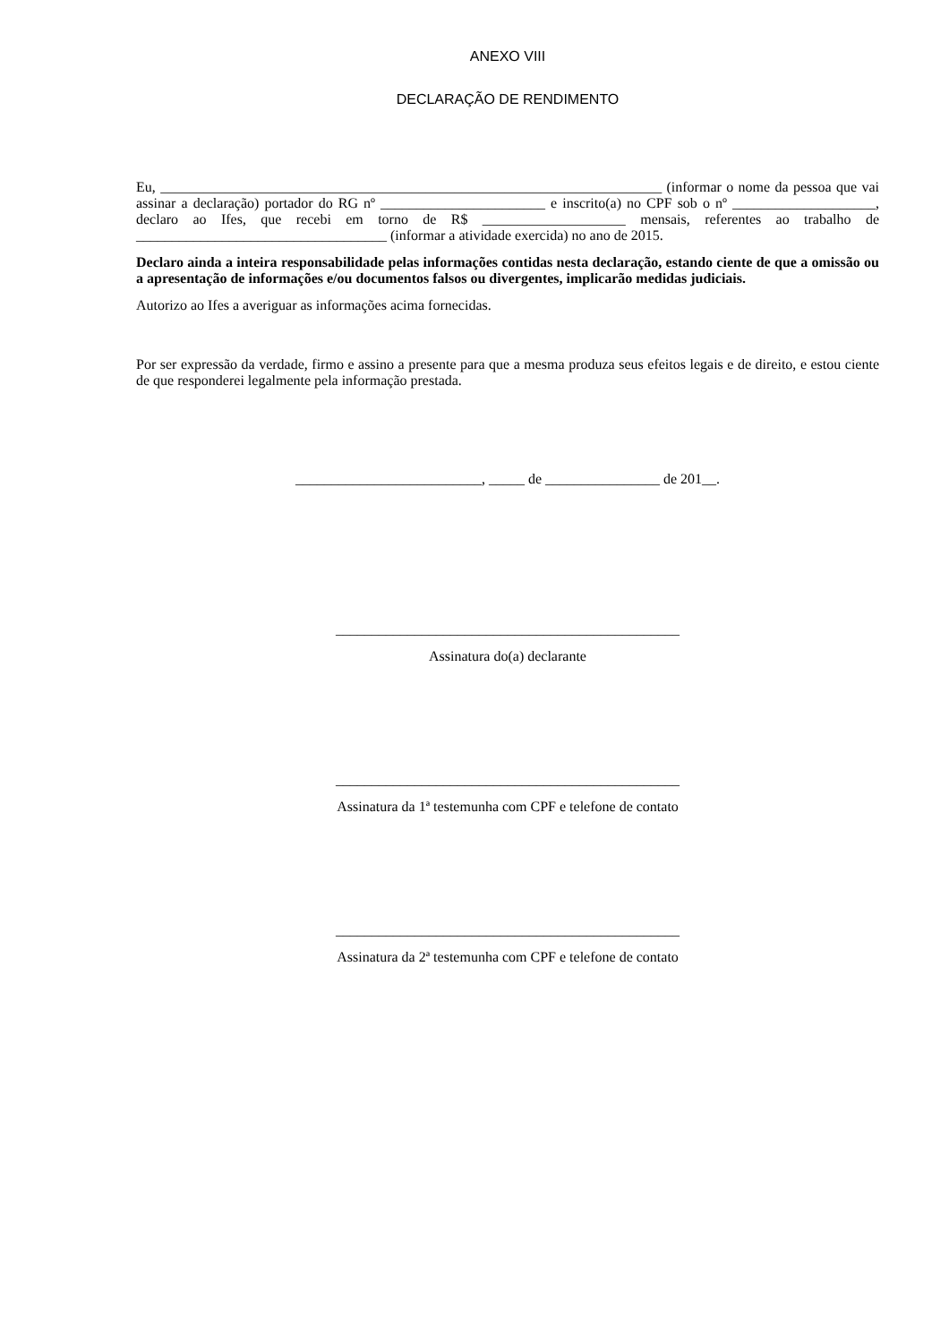ANEXO VIII
DECLARAÇÃO DE RENDIMENTO
Eu, ______________________________________________________________________ (informar o nome da pessoa que vai assinar a declaração) portador do RG nº _______________________ e inscrito(a) no CPF sob o nº ____________________, declaro ao Ifes, que recebi em torno de R$ ____________________ mensais, referentes ao trabalho de ___________________________________ (informar a atividade exercida) no ano de 2015.
Declaro ainda a inteira responsabilidade pelas informações contidas nesta declaração, estando ciente de que a omissão ou a apresentação de informações e/ou documentos falsos ou divergentes, implicarão medidas judiciais.
Autorizo ao Ifes a averiguar as informações acima fornecidas.
Por ser expressão da verdade, firmo e assino a presente para que a mesma produza seus efeitos legais e de direito, e estou ciente de que responderei legalmente pela informação prestada.
__________________________, _____ de ________________ de 201__.
________________________________________________
Assinatura do(a) declarante
________________________________________________
Assinatura da 1ª testemunha com CPF e telefone de contato
________________________________________________
Assinatura da 2ª testemunha com CPF e telefone de contato